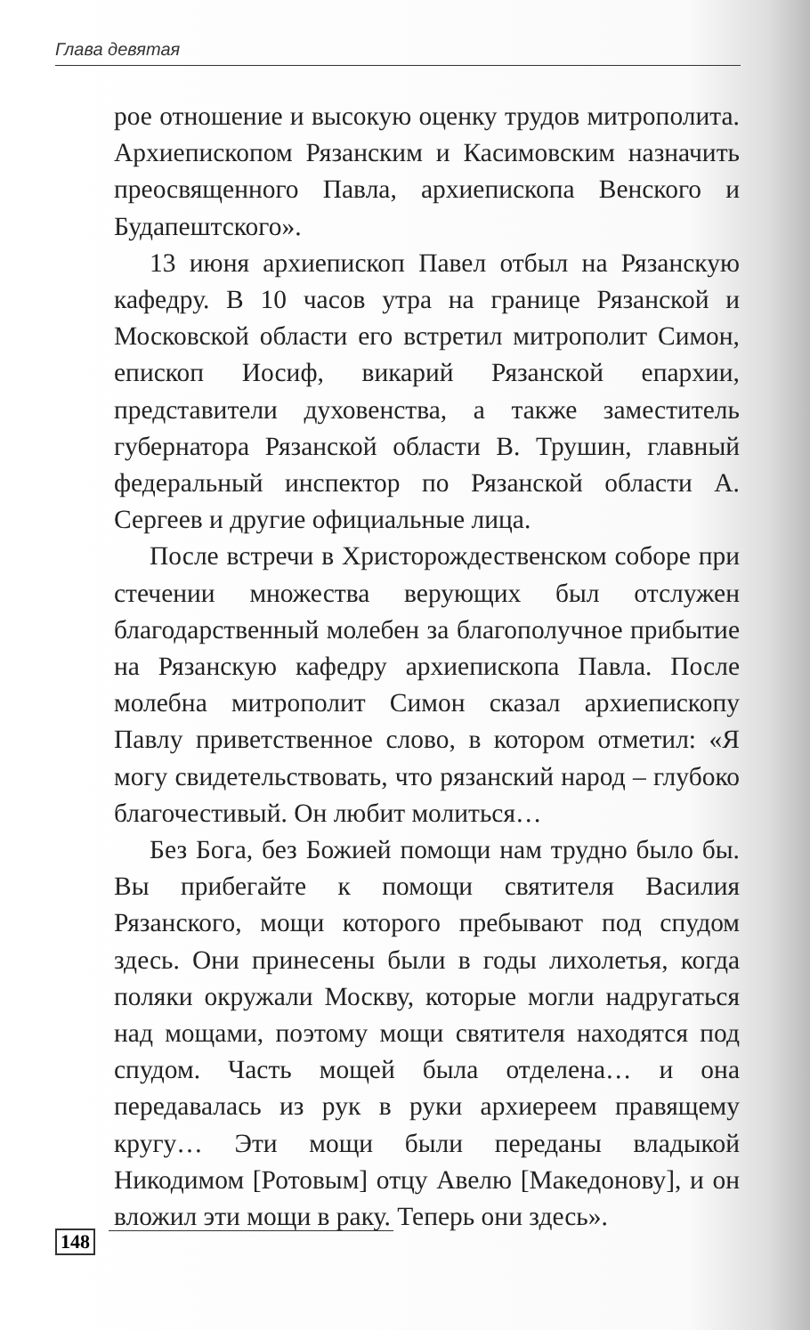Глава девятая
рое отношение и высокую оценку трудов митрополита. Архиепископом Рязанским и Касимовским назначить преосвященного Павла, архиепископа Венского и Будапештского».
13 июня архиепископ Павел отбыл на Рязанскую кафедру. В 10 часов утра на границе Рязанской и Московской области его встретил митрополит Симон, епископ Иосиф, викарий Рязанской епархии, представители духовенства, а также заместитель губернатора Рязанской области В. Трушин, главный федеральный инспектор по Рязанской области А. Сергеев и другие официальные лица.
После встречи в Христорождественском соборе при стечении множества верующих был отслужен благодарственный молебен за благополучное прибытие на Рязанскую кафедру архиепископа Павла. После молебна митрополит Симон сказал архиепископу Павлу приветственное слово, в котором отметил: «Я могу свидетельствовать, что рязанский народ – глубоко благочестивый. Он любит молиться…
Без Бога, без Божией помощи нам трудно было бы. Вы прибегайте к помощи святителя Василия Рязанского, мощи которого пребывают под спудом здесь. Они принесены были в годы лихолетья, когда поляки окружали Москву, которые могли надругаться над мощами, поэтому мощи святителя находятся под спудом. Часть мощей была отделена… и она передавалась из рук в руки архиереем правящему кругу… Эти мощи были переданы владыкой Никодимом [Ротовым] отцу Авелю [Македонову], и он вложил эти мощи в раку. Теперь они здесь».
148